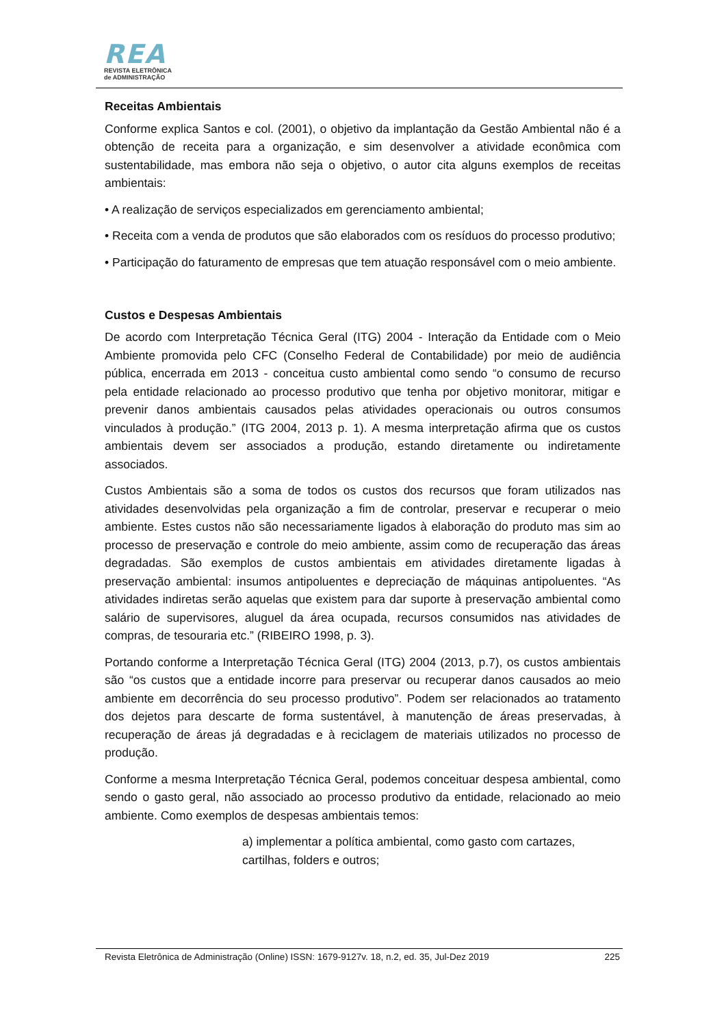REA
REVISTA ELETRÔNICA
de ADMINISTRAÇÃO
Receitas Ambientais
Conforme explica Santos e col. (2001), o objetivo da implantação da Gestão Ambiental não é a obtenção de receita para a organização, e sim desenvolver a atividade econômica com sustentabilidade, mas embora não seja o objetivo, o autor cita alguns exemplos de receitas ambientais:
• A realização de serviços especializados em gerenciamento ambiental;
• Receita com a venda de produtos que são elaborados com os resíduos do processo produtivo;
• Participação do faturamento de empresas que tem atuação responsável com o meio ambiente.
Custos e Despesas Ambientais
De acordo com Interpretação Técnica Geral (ITG) 2004 - Interação da Entidade com o Meio Ambiente promovida pelo CFC (Conselho Federal de Contabilidade) por meio de audiência pública, encerrada em 2013 - conceitua custo ambiental como sendo “o consumo de recurso pela entidade relacionado ao processo produtivo que tenha por objetivo monitorar, mitigar e prevenir danos ambientais causados pelas atividades operacionais ou outros consumos vinculados à produção.” (ITG 2004, 2013 p. 1). A mesma interpretação afirma que os custos ambientais devem ser associados a produção, estando diretamente ou indiretamente associados.
Custos Ambientais são a soma de todos os custos dos recursos que foram utilizados nas atividades desenvolvidas pela organização a fim de controlar, preservar e recuperar o meio ambiente. Estes custos não são necessariamente ligados à elaboração do produto mas sim ao processo de preservação e controle do meio ambiente, assim como de recuperação das áreas degradadas. São exemplos de custos ambientais em atividades diretamente ligadas à preservação ambiental: insumos antipoluentes e depreciação de máquinas antipoluentes. “As atividades indiretas serão aquelas que existem para dar suporte à preservação ambiental como salário de supervisores, aluguel da área ocupada, recursos consumidos nas atividades de compras, de tesouraria etc.” (RIBEIRO 1998, p. 3).
Portando conforme a Interpretação Técnica Geral (ITG) 2004 (2013, p.7), os custos ambientais são “os custos que a entidade incorre para preservar ou recuperar danos causados ao meio ambiente em decorrência do seu processo produtivo”. Podem ser relacionados ao tratamento dos dejetos para descarte de forma sustentável, à manutenção de áreas preservadas, à recuperação de áreas já degradadas e à reciclagem de materiais utilizados no processo de produção.
Conforme a mesma Interpretação Técnica Geral, podemos conceituar despesa ambiental, como sendo o gasto geral, não associado ao processo produtivo da entidade, relacionado ao meio ambiente. Como exemplos de despesas ambientais temos:
a) implementar a política ambiental, como gasto com cartazes, cartilhas, folders e outros;
Revista Eletrônica de Administração (Online) ISSN: 1679-9127v. 18, n.2, ed. 35, Jul-Dez 2019 225